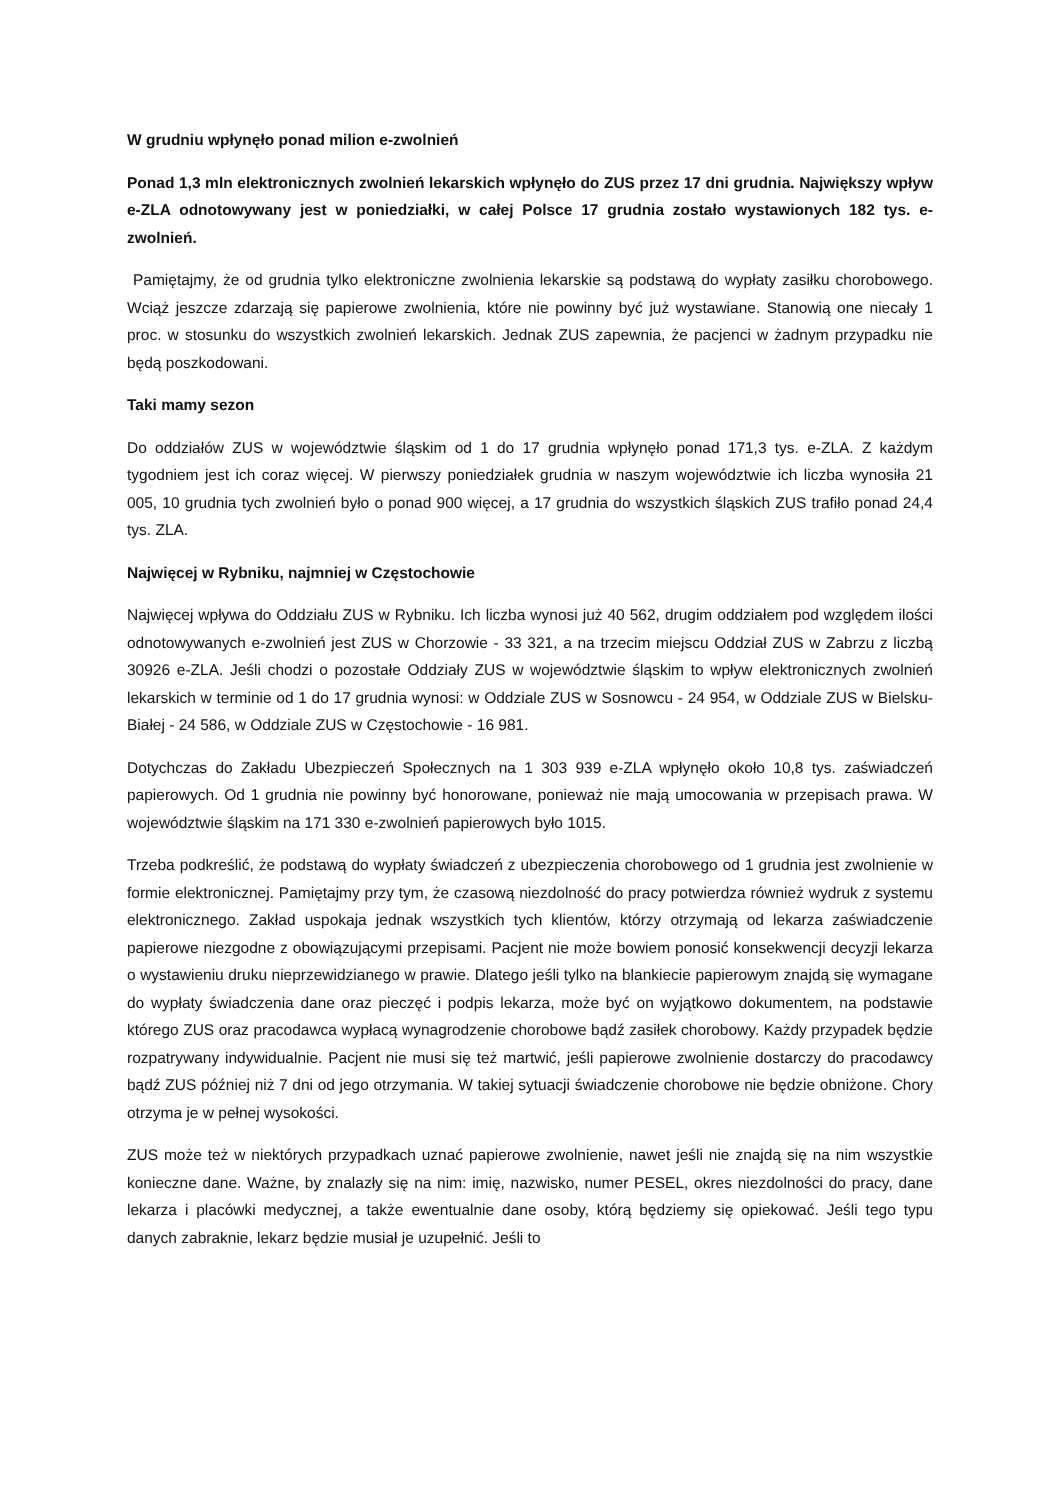W grudniu wpłynęło ponad milion e-zwolnień
Ponad 1,3 mln elektronicznych zwolnień lekarskich wpłynęło do ZUS przez 17 dni grudnia. Największy wpływ e-ZLA odnotowywany jest w poniedziałki, w całej Polsce 17 grudnia zostało wystawionych 182 tys. e-zwolnień.
Pamiętajmy, że od grudnia tylko elektroniczne zwolnienia lekarskie są podstawą do wypłaty zasiłku chorobowego. Wciąż jeszcze zdarzają się papierowe zwolnienia, które nie powinny być już wystawiane. Stanowią one niecały 1 proc. w stosunku do wszystkich zwolnień lekarskich. Jednak ZUS zapewnia, że pacjenci w żadnym przypadku nie będą poszkodowani.
Taki mamy sezon
Do oddziałów ZUS w województwie śląskim od 1 do 17 grudnia wpłynęło ponad 171,3 tys. e-ZLA. Z każdym tygodniem jest ich coraz więcej. W pierwszy poniedziałek grudnia w naszym województwie ich liczba wynosiła 21 005, 10 grudnia tych zwolnień było o ponad 900 więcej, a 17 grudnia do wszystkich śląskich ZUS trafiło ponad 24,4 tys. ZLA.
Najwięcej w Rybniku, najmniej w Częstochowie
Najwięcej wpływa do Oddziału ZUS w Rybniku. Ich liczba wynosi już 40 562, drugim oddziałem pod względem ilości odnotowywanych e-zwolnień jest ZUS w Chorzowie - 33 321, a na trzecim miejscu Oddział ZUS w Zabrzu z liczbą 30926 e-ZLA. Jeśli chodzi o pozostałe Oddziały ZUS w województwie śląskim to wpływ elektronicznych zwolnień lekarskich w terminie od 1 do 17 grudnia wynosi: w Oddziale ZUS w Sosnowcu - 24 954, w Oddziale ZUS w Bielsku-Białej - 24 586, w Oddziale ZUS w Częstochowie - 16 981.
Dotychczas do Zakładu Ubezpieczeń Społecznych na 1 303 939 e-ZLA wpłynęło około 10,8 tys. zaświadczeń papierowych. Od 1 grudnia nie powinny być honorowane, ponieważ nie mają umocowania w przepisach prawa. W województwie śląskim na 171 330 e-zwolnień papierowych było 1015.
Trzeba podkreślić, że podstawą do wypłaty świadczeń z ubezpieczenia chorobowego od 1 grudnia jest zwolnienie w formie elektronicznej. Pamiętajmy przy tym, że czasową niezdolność do pracy potwierdza również wydruk z systemu elektronicznego. Zakład uspokaja jednak wszystkich tych klientów, którzy otrzymają od lekarza zaświadczenie papierowe niezgodne z obowiązującymi przepisami. Pacjent nie może bowiem ponosić konsekwencji decyzji lekarza o wystawieniu druku nieprzewidzianego w prawie. Dlatego jeśli tylko na blankiecie papierowym znajdą się wymagane do wypłaty świadczenia dane oraz pieczęć i podpis lekarza, może być on wyjątkowo dokumentem, na podstawie którego ZUS oraz pracodawca wypłacą wynagrodzenie chorobowe bądź zasiłek chorobowy. Każdy przypadek będzie rozpatrywany indywidualnie. Pacjent nie musi się też martwić, jeśli papierowe zwolnienie dostarczy do pracodawcy bądź ZUS później niż 7 dni od jego otrzymania. W takiej sytuacji świadczenie chorobowe nie będzie obniżone. Chory otrzyma je w pełnej wysokości.
ZUS może też w niektórych przypadkach uznać papierowe zwolnienie, nawet jeśli nie znajdą się na nim wszystkie konieczne dane. Ważne, by znalazły się na nim: imię, nazwisko, numer PESEL, okres niezdolności do pracy, dane lekarza i placówki medycznej, a także ewentualnie dane osoby, którą będziemy się opiekować. Jeśli tego typu danych zabraknie, lekarz będzie musiał je uzupełnić. Jeśli to